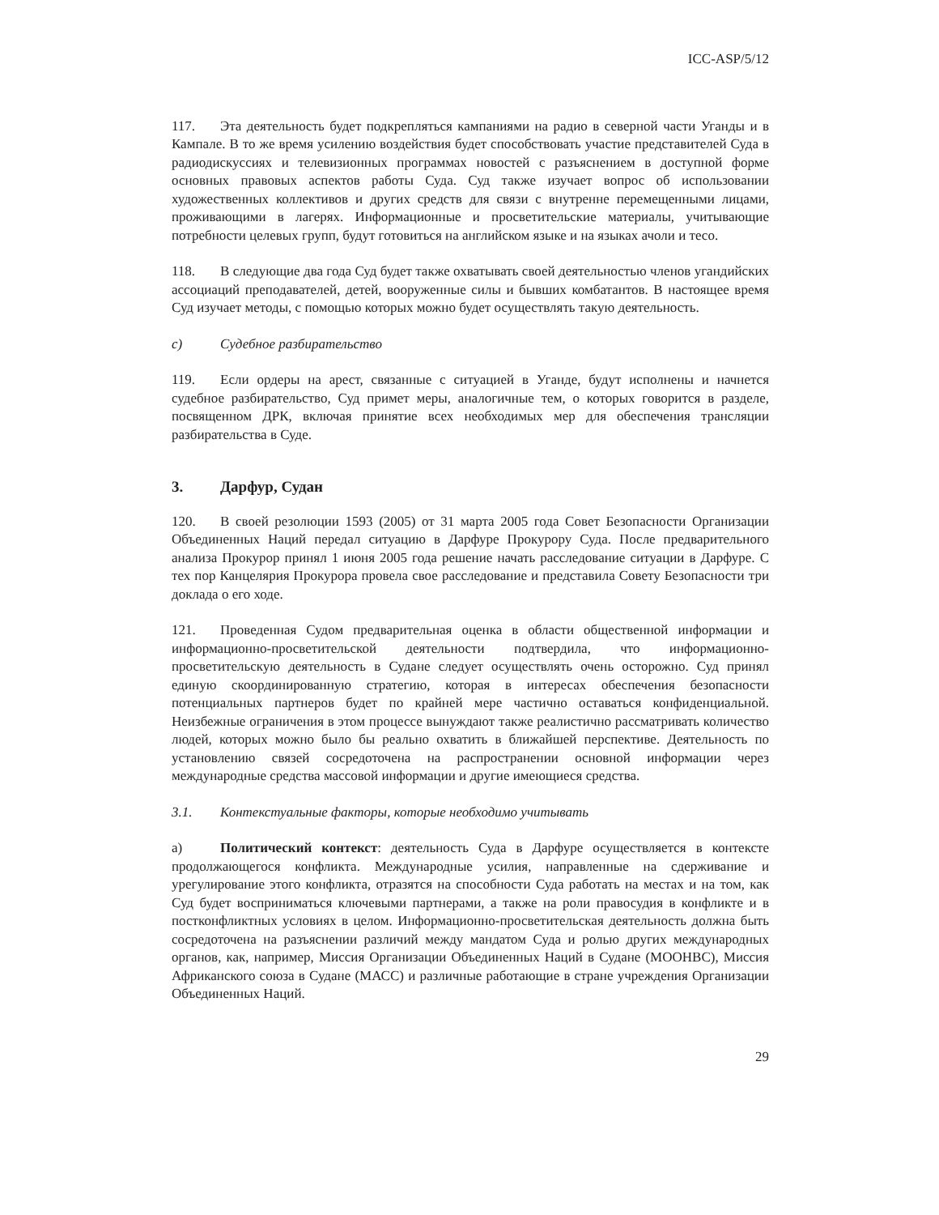ICC-ASP/5/12
117. Эта деятельность будет подкрепляться кампаниями на радио в северной части Уганды и в Кампале. В то же время усилению воздействия будет способствовать участие представителей Суда в радиодискуссиях и телевизионных программах новостей с разъяснением в доступной форме основных правовых аспектов работы Суда. Суд также изучает вопрос об использовании художественных коллективов и других средств для связи с внутренне перемещенными лицами, проживающими в лагерях. Информационные и просветительские материалы, учитывающие потребности целевых групп, будут готовиться на английском языке и на языках ачоли и тесо.
118. В следующие два года Суд будет также охватывать своей деятельностью членов угандийских ассоциаций преподавателей, детей, вооруженные силы и бывших комбатантов. В настоящее время Суд изучает методы, с помощью которых можно будет осуществлять такую деятельность.
c) Судебное разбирательство
119. Если ордеры на арест, связанные с ситуацией в Уганде, будут исполнены и начнется судебное разбирательство, Суд примет меры, аналогичные тем, о которых говорится в разделе, посвященном ДРК, включая принятие всех необходимых мер для обеспечения трансляции разбирательства в Суде.
3. Дарфур, Судан
120. В своей резолюции 1593 (2005) от 31 марта 2005 года Совет Безопасности Организации Объединенных Наций передал ситуацию в Дарфуре Прокурору Суда. После предварительного анализа Прокурор принял 1 июня 2005 года решение начать расследование ситуации в Дарфуре. С тех пор Канцелярия Прокурора провела свое расследование и представила Совету Безопасности три доклада о его ходе.
121. Проведенная Судом предварительная оценка в области общественной информации и информационно-просветительской деятельности подтвердила, что информационно-просветительскую деятельность в Судане следует осуществлять очень осторожно. Суд принял единую скоординированную стратегию, которая в интересах обеспечения безопасности потенциальных партнеров будет по крайней мере частично оставаться конфиденциальной. Неизбежные ограничения в этом процессе вынуждают также реалистично рассматривать количество людей, которых можно было бы реально охватить в ближайшей перспективе. Деятельность по установлению связей сосредоточена на распространении основной информации через международные средства массовой информации и другие имеющиеся средства.
3.1. Контекстуальные факторы, которые необходимо учитывать
a) Политический контекст: деятельность Суда в Дарфуре осуществляется в контексте продолжающегося конфликта. Международные усилия, направленные на сдерживание и урегулирование этого конфликта, отразятся на способности Суда работать на местах и на том, как Суд будет восприниматься ключевыми партнерами, а также на роли правосудия в конфликте и в постконфликтных условиях в целом. Информационно-просветительская деятельность должна быть сосредоточена на разъяснении различий между мандатом Суда и ролью других международных органов, как, например, Миссия Организации Объединенных Наций в Судане (МООНВС), Миссия Африканского союза в Судане (МАСС) и различные работающие в стране учреждения Организации Объединенных Наций.
29